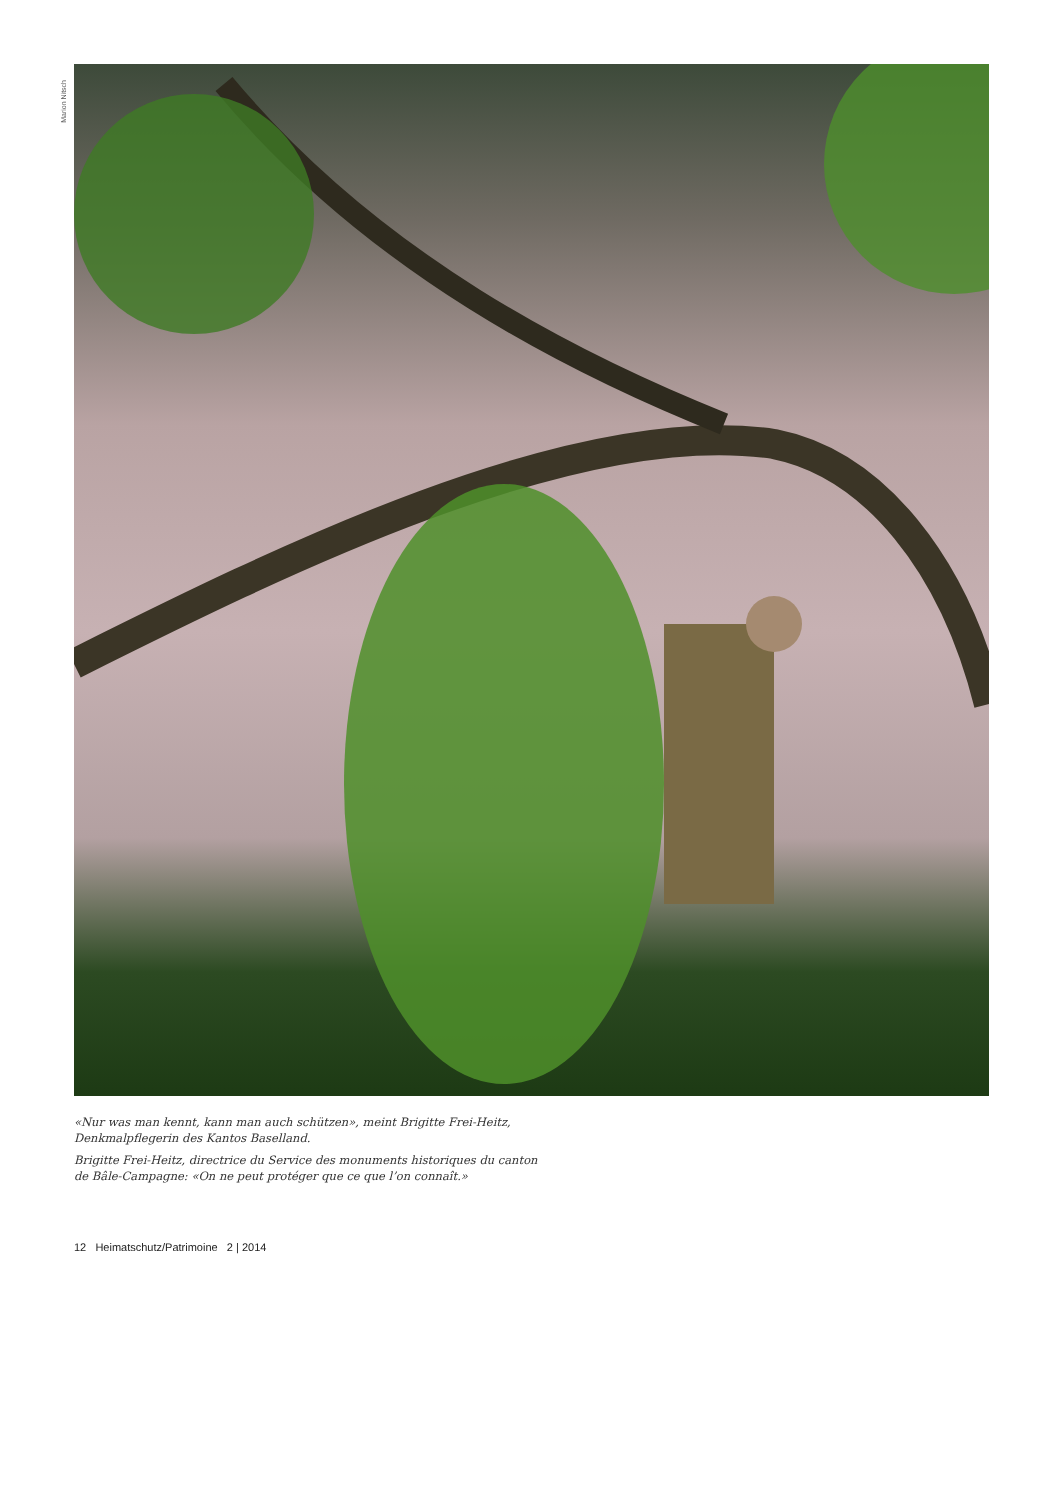Marion Nitsch
«Nur was man kennt, kann man auch schützen», meint Brigitte Frei-Heitz, Denkmalpflegerin des Kantos Baselland.
Brigitte Frei-Heitz, directrice du Service des monuments historiques du canton de Bâle-Campagne: «On ne peut protéger que ce que l’on connaît.»
12 Heimatschutz/Patrimoine 2 | 2014